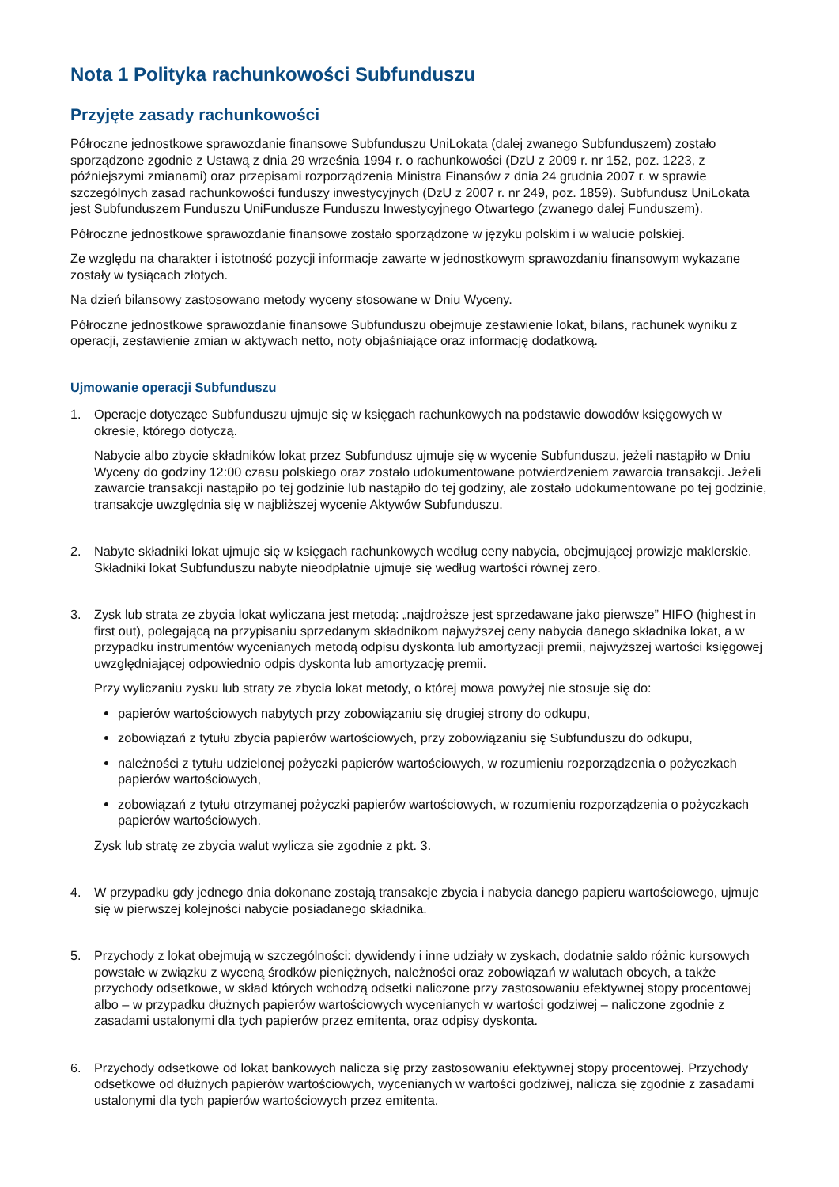Nota 1 Polityka rachunkowości Subfunduszu
Przyjęte zasady rachunkowości
Półroczne jednostkowe sprawozdanie finansowe Subfunduszu UniLokata (dalej zwanego Subfunduszem) zostało sporządzone zgodnie z Ustawą z dnia 29 września 1994 r. o rachunkowości (DzU z 2009 r. nr 152, poz. 1223, z późniejszymi zmianami) oraz przepisami rozporządzenia Ministra Finansów z dnia 24 grudnia 2007 r. w sprawie szczególnych zasad rachunkowości funduszy inwestycyjnych (DzU z 2007 r. nr 249, poz. 1859). Subfundusz UniLokata jest Subfunduszem Funduszu UniFundusze Funduszu Inwestycyjnego Otwartego (zwanego dalej Funduszem).
Półroczne jednostkowe sprawozdanie finansowe zostało sporządzone w języku polskim i w walucie polskiej.
Ze względu na charakter i istotność pozycji informacje zawarte w jednostkowym sprawozdaniu finansowym wykazane zostały w tysiącach złotych.
Na dzień bilansowy zastosowano metody wyceny stosowane w Dniu Wyceny.
Półroczne jednostkowe sprawozdanie finansowe Subfunduszu obejmuje zestawienie lokat, bilans, rachunek wyniku z operacji, zestawienie zmian w aktywach netto, noty objaśniające oraz informację dodatkową.
Ujmowanie operacji Subfunduszu
1. Operacje dotyczące Subfunduszu ujmuje się w księgach rachunkowych na podstawie dowodów księgowych w okresie, którego dotyczą.
Nabycie albo zbycie składników lokat przez Subfundusz ujmuje się w wycenie Subfunduszu, jeżeli nastąpiło w Dniu Wyceny do godziny 12:00 czasu polskiego oraz zostało udokumentowane potwierdzeniem zawarcia transakcji. Jeżeli zawarcie transakcji nastąpiło po tej godzinie lub nastąpiło do tej godziny, ale zostało udokumentowane po tej godzinie, transakcje uwzględnia się w najbliższej wycenie Aktywów Subfunduszu.
2. Nabyte składniki lokat ujmuje się w księgach rachunkowych według ceny nabycia, obejmującej prowizje maklerskie. Składniki lokat Subfunduszu nabyte nieodpłatnie ujmuje się według wartości równej zero.
3. Zysk lub strata ze zbycia lokat wyliczana jest metodą: „najdroższe jest sprzedawane jako pierwsze” HIFO (highest in first out), polegającą na przypisaniu sprzedanym składnikom najwyższej ceny nabycia danego składnika lokat, a w przypadku instrumentów wycenianych metodą odpisu dyskonta lub amortyzacji premii, najwyższej wartości księgowej uwzględniającej odpowiednio odpis dyskonta lub amortyzację premii.
Przy wyliczaniu zysku lub straty ze zbycia lokat metody, o której mowa powyżej nie stosuje się do:
papierów wartościowych nabytych przy zobowiązaniu się drugiej strony do odkupu,
zobowiązań z tytułu zbycia papierów wartościowych, przy zobowiązaniu się Subfunduszu do odkupu,
należności z tytułu udzielonej pożyczki papierów wartościowych, w rozumieniu rozporządzenia o pożyczkach papierów wartościowych,
zobowiązań z tytułu otrzymanej pożyczki papierów wartościowych, w rozumieniu rozporządzenia o pożyczkach papierów wartościowych.
Zysk lub stratę ze zbycia walut wylicza sie zgodnie z pkt. 3.
4. W przypadku gdy jednego dnia dokonane zostają transakcje zbycia i nabycia danego papieru wartościowego, ujmuje się w pierwszej kolejności nabycie posiadanego składnika.
5. Przychody z lokat obejmują w szczególności: dywidendy i inne udziały w zyskach, dodatnie saldo różnic kursowych powstałe w związku z wyceną środków pieniężnych, należności oraz zobowiązań w walutach obcych, a także przychody odsetkowe, w skład których wchodzą odsetki naliczone przy zastosowaniu efektywnej stopy procentowej albo – w przypadku dłużnych papierów wartościowych wycenianych w wartości godziwej – naliczone zgodnie z zasadami ustalonymi dla tych papierów przez emitenta, oraz odpisy dyskonta.
6. Przychody odsetkowe od lokat bankowych nalicza się przy zastosowaniu efektywnej stopy procentowej. Przychody odsetkowe od dłużnych papierów wartościowych, wycenianych w wartości godziwej, nalicza się zgodnie z zasadami ustalonymi dla tych papierów wartościowych przez emitenta.